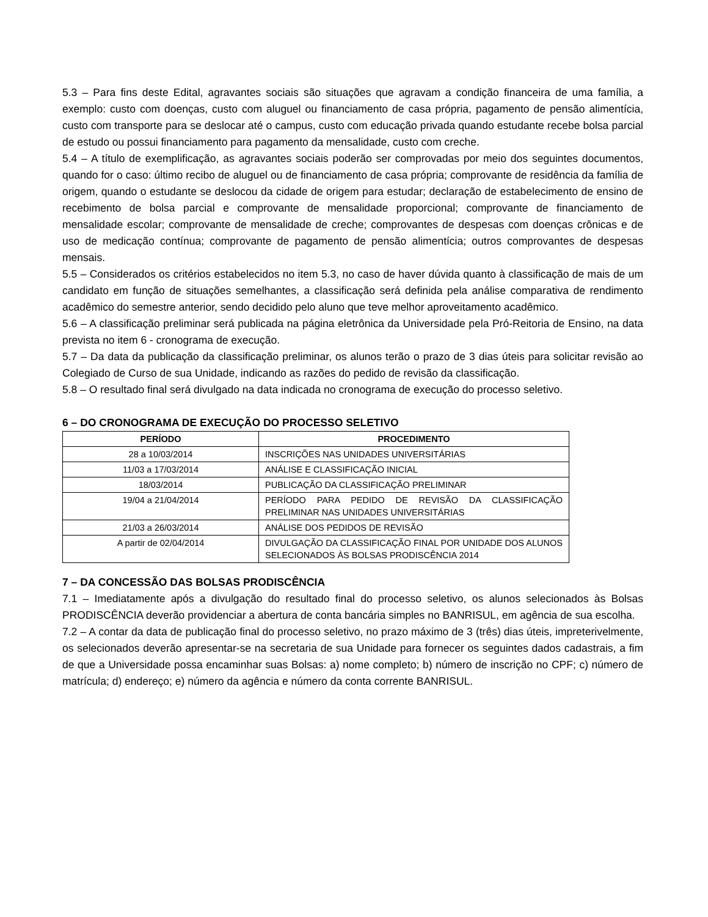5.3 – Para fins deste Edital, agravantes sociais são situações que agravam a condição financeira de uma família, a exemplo: custo com doenças, custo com aluguel ou financiamento de casa própria, pagamento de pensão alimentícia, custo com transporte para se deslocar até o campus, custo com educação privada quando estudante recebe bolsa parcial de estudo ou possui financiamento para pagamento da mensalidade, custo com creche.
5.4 – A título de exemplificação, as agravantes sociais poderão ser comprovadas por meio dos seguintes documentos, quando for o caso: último recibo de aluguel ou de financiamento de casa própria; comprovante de residência da família de origem, quando o estudante se deslocou da cidade de origem para estudar; declaração de estabelecimento de ensino de recebimento de bolsa parcial e comprovante de mensalidade proporcional; comprovante de financiamento de mensalidade escolar; comprovante de mensalidade de creche; comprovantes de despesas com doenças crônicas e de uso de medicação contínua; comprovante de pagamento de pensão alimentícia; outros comprovantes de despesas mensais.
5.5 – Considerados os critérios estabelecidos no item 5.3, no caso de haver dúvida quanto à classificação de mais de um candidato em função de situações semelhantes, a classificação será definida pela análise comparativa de rendimento acadêmico do semestre anterior, sendo decidido pelo aluno que teve melhor aproveitamento acadêmico.
5.6 – A classificação preliminar será publicada na página eletrônica da Universidade pela Pró-Reitoria de Ensino, na data prevista no item 6 - cronograma de execução.
5.7 – Da data da publicação da classificação preliminar, os alunos terão o prazo de 3 dias úteis para solicitar revisão ao Colegiado de Curso de sua Unidade, indicando as razões do pedido de revisão da classificação.
5.8 – O resultado final será divulgado na data indicada no cronograma de execução do processo seletivo.
6 – DO CRONOGRAMA DE EXECUÇÃO DO PROCESSO SELETIVO
| PERÍODO | PROCEDIMENTO |
| --- | --- |
| 28 a 10/03/2014 | INSCRIÇÕES NAS UNIDADES UNIVERSITÁRIAS |
| 11/03 a 17/03/2014 | ANÁLISE E CLASSIFICAÇÃO INICIAL |
| 18/03/2014 | PUBLICAÇÃO DA CLASSIFICAÇÃO PRELIMINAR |
| 19/04 a 21/04/2014 | PERÍODO PARA PEDIDO DE REVISÃO DA CLASSIFICAÇÃO PRELIMINAR NAS UNIDADES UNIVERSITÁRIAS |
| 21/03 a 26/03/2014 | ANÁLISE DOS PEDIDOS DE REVISÃO |
| A partir de 02/04/2014 | DIVULGAÇÃO DA CLASSIFICAÇÃO FINAL POR UNIDADE DOS ALUNOS SELECIONADOS ÀS BOLSAS PRODISCÊNCIA 2014 |
7 – DA CONCESSÃO DAS BOLSAS PRODISCÊNCIA
7.1 – Imediatamente após a divulgação do resultado final do processo seletivo, os alunos selecionados às Bolsas PRODISCÊNCIA deverão providenciar a abertura de conta bancária simples no BANRISUL, em agência de sua escolha.
7.2 – A contar da data de publicação final do processo seletivo, no prazo máximo de 3 (três) dias úteis, impreterivelmente, os selecionados deverão apresentar-se na secretaria de sua Unidade para fornecer os seguintes dados cadastrais, a fim de que a Universidade possa encaminhar suas Bolsas: a) nome completo; b) número de inscrição no CPF; c) número de matrícula; d) endereço; e) número da agência e número da conta corrente BANRISUL.